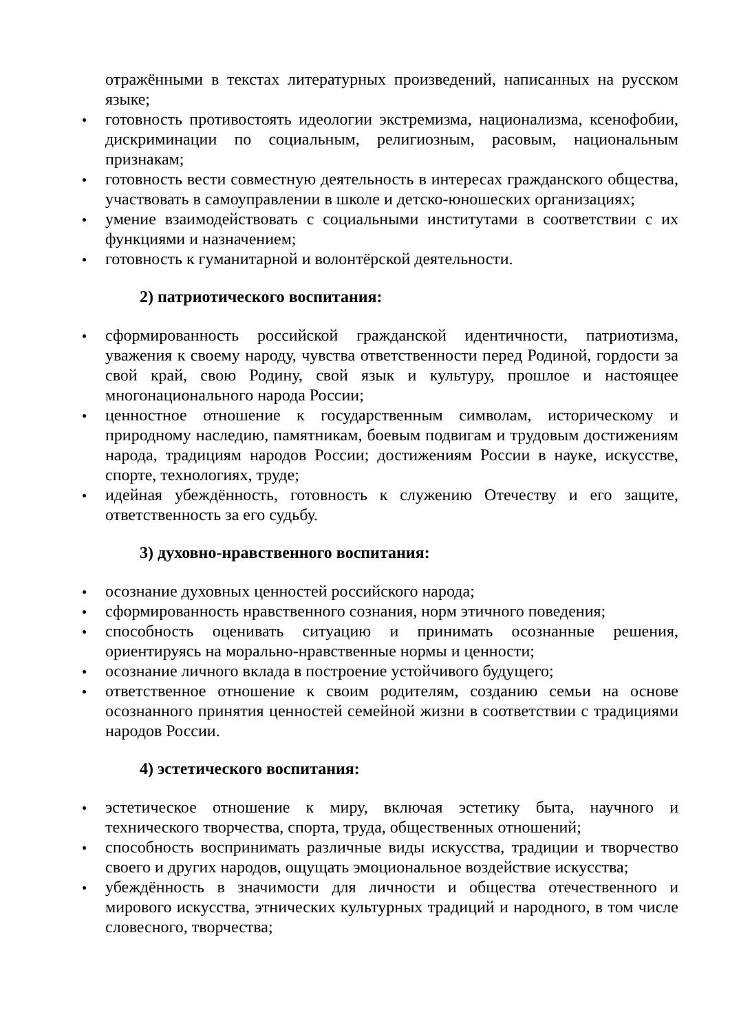отражёнными в текстах литературных произведений, написанных на русском языке;
готовность противостоять идеологии экстремизма, национализма, ксенофобии, дискриминации по социальным, религиозным, расовым, национальным признакам;
готовность вести совместную деятельность в интересах гражданского общества, участвовать в самоуправлении в школе и детско-юношеских организациях;
умение взаимодействовать с социальными институтами в соответствии с их функциями и назначением;
готовность к гуманитарной и волонтёрской деятельности.
2) патриотического воспитания:
сформированность российской гражданской идентичности, патриотизма, уважения к своему народу, чувства ответственности перед Родиной, гордости за свой край, свою Родину, свой язык и культуру, прошлое и настоящее многонационального народа России;
ценностное отношение к государственным символам, историческому и природному наследию, памятникам, боевым подвигам и трудовым достижениям народа, традициям народов России; достижениям России в науке, искусстве, спорте, технологиях, труде;
идейная убеждённость, готовность к служению Отечеству и его защите, ответственность за его судьбу.
3) духовно-нравственного воспитания:
осознание духовных ценностей российского народа;
сформированность нравственного сознания, норм этичного поведения;
способность оценивать ситуацию и принимать осознанные решения, ориентируясь на морально-нравственные нормы и ценности;
осознание личного вклада в построение устойчивого будущего;
ответственное отношение к своим родителям, созданию семьи на основе осознанного принятия ценностей семейной жизни в соответствии с традициями народов России.
4) эстетического воспитания:
эстетическое отношение к миру, включая эстетику быта, научного и технического творчества, спорта, труда, общественных отношений;
способность воспринимать различные виды искусства, традиции и творчество своего и других народов, ощущать эмоциональное воздействие искусства;
убеждённость в значимости для личности и общества отечественного и мирового искусства, этнических культурных традиций и народного, в том числе словесного, творчества;